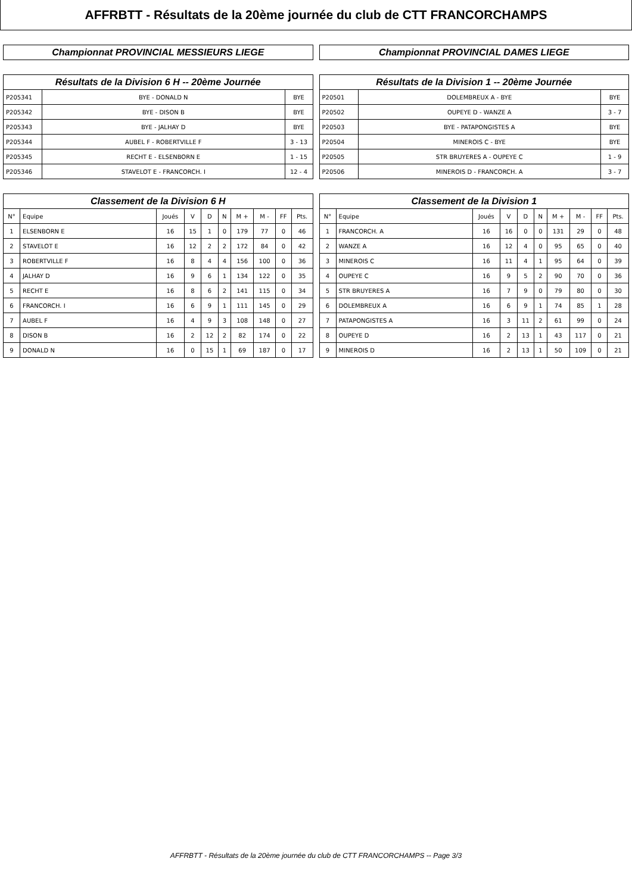AFFRBTT - Résultats de la 20ème journée du club de CTT FRANCORCHAMPS
Championnat PROVINCIAL MESSIEURS LIEGE
Résultats de la Division 6 H -- 20ème Journée
| P205341 | BYE - DONALD N | BYE |
| P205342 | BYE - DISON B | BYE |
| P205343 | BYE - JALHAY D | BYE |
| P205344 | AUBEL F - ROBERTVILLE F | 3 - 13 |
| P205345 | RECHT E - ELSENBORN E | 1 - 15 |
| P205346 | STAVELOT E - FRANCORCH. I | 12 - 4 |
Classement de la Division 6 H
| N° | Equipe | Joués | V | D | N | M + | M - | FF | Pts. |
| --- | --- | --- | --- | --- | --- | --- | --- | --- | --- |
| 1 | ELSENBORN E | 16 | 15 | 1 | 0 | 179 | 77 | 0 | 46 |
| 2 | STAVELOT E | 16 | 12 | 2 | 2 | 172 | 84 | 0 | 42 |
| 3 | ROBERTVILLE F | 16 | 8 | 4 | 4 | 156 | 100 | 0 | 36 |
| 4 | JALHAY D | 16 | 9 | 6 | 1 | 134 | 122 | 0 | 35 |
| 5 | RECHT E | 16 | 8 | 6 | 2 | 141 | 115 | 0 | 34 |
| 6 | FRANCORCH. I | 16 | 6 | 9 | 1 | 111 | 145 | 0 | 29 |
| 7 | AUBEL F | 16 | 4 | 9 | 3 | 108 | 148 | 0 | 27 |
| 8 | DISON B | 16 | 2 | 12 | 2 | 82 | 174 | 0 | 22 |
| 9 | DONALD N | 16 | 0 | 15 | 1 | 69 | 187 | 0 | 17 |
Championnat PROVINCIAL DAMES LIEGE
Résultats de la Division 1 -- 20ème Journée
| P20501 | DOLEMBREUX A - BYE | BYE |
| P20502 | OUPEYE D - WANZE A | 3 - 7 |
| P20503 | BYE - PATAPONGISTES A | BYE |
| P20504 | MINEROIS C - BYE | BYE |
| P20505 | STR BRUYERES A - OUPEYE C | 1 - 9 |
| P20506 | MINEROIS D - FRANCORCH. A | 3 - 7 |
Classement de la Division 1
| N° | Equipe | Joués | V | D | N | M + | M - | FF | Pts. |
| --- | --- | --- | --- | --- | --- | --- | --- | --- | --- |
| 1 | FRANCORCH. A | 16 | 16 | 0 | 0 | 131 | 29 | 0 | 48 |
| 2 | WANZE A | 16 | 12 | 4 | 0 | 95 | 65 | 0 | 40 |
| 3 | MINEROIS C | 16 | 11 | 4 | 1 | 95 | 64 | 0 | 39 |
| 4 | OUPEYE C | 16 | 9 | 5 | 2 | 90 | 70 | 0 | 36 |
| 5 | STR BRUYERES A | 16 | 7 | 9 | 0 | 79 | 80 | 0 | 30 |
| 6 | DOLEMBREUX A | 16 | 6 | 9 | 1 | 74 | 85 | 1 | 28 |
| 7 | PATAPONGISTES A | 16 | 3 | 11 | 2 | 61 | 99 | 0 | 24 |
| 8 | OUPEYE D | 16 | 2 | 13 | 1 | 43 | 117 | 0 | 21 |
| 9 | MINEROIS D | 16 | 2 | 13 | 1 | 50 | 109 | 0 | 21 |
AFFRBTT - Résultats de la 20ème journée du club de CTT FRANCORCHAMPS -- Page 3/3